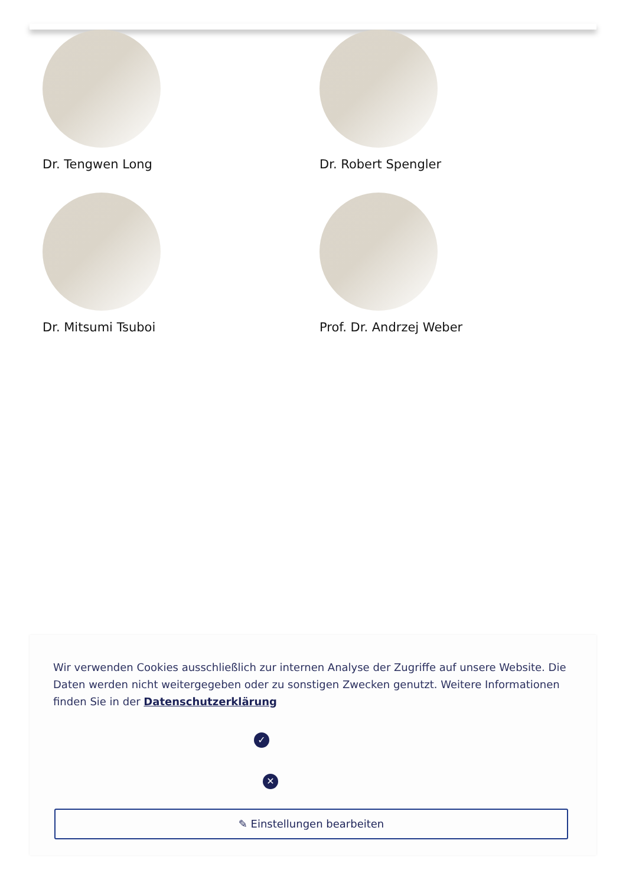Dr. Tengwen Long
Dr. Robert Spengler
Dr. Mitsumi Tsuboi
Prof. Dr. Andrzej Weber
Wir verwenden Cookies ausschließlich zur internen Analyse der Zugriffe auf unsere Website. Die Daten werden nicht weitergegeben oder zu sonstigen Zwecken genutzt. Weitere Informationen finden Sie in der Datenschutzerklärung
✓
✕
✎ Einstellungen bearbeiten